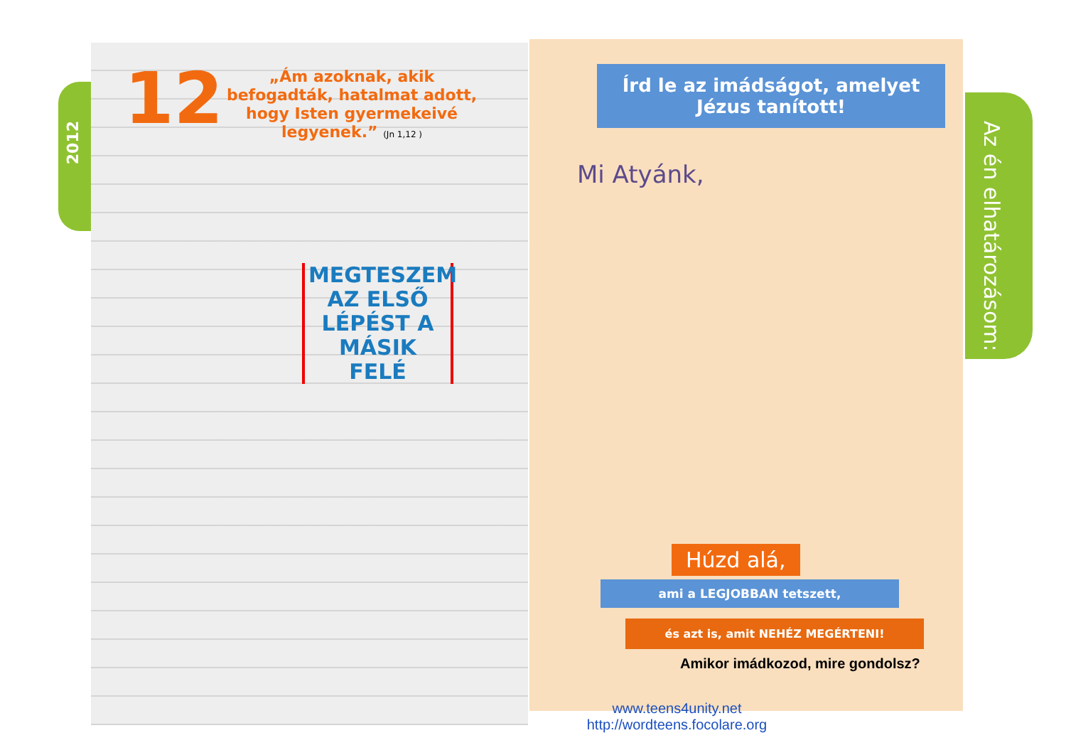2012
12
„Ám azoknak, akik befogadták, hatalmat adott, hogy Isten gyermekeivé legyenek.” (Jn 1,12 )
MEGTESZEM AZ ELSŐ LÉPÉST A MÁSIK FELÉ
Írd le az imádságot, amelyet Jézus tanított!
Mi Atyánk,
Az én elhatározásom:
Húzd alá,
ami a LEGJOBBAN tetszett,
és azt is, amit NEHÉZ MEGÉRTENI!
Amikor imádkozod, mire gondolsz?
www.teens4unity.net
http://wordteens.focolare.org